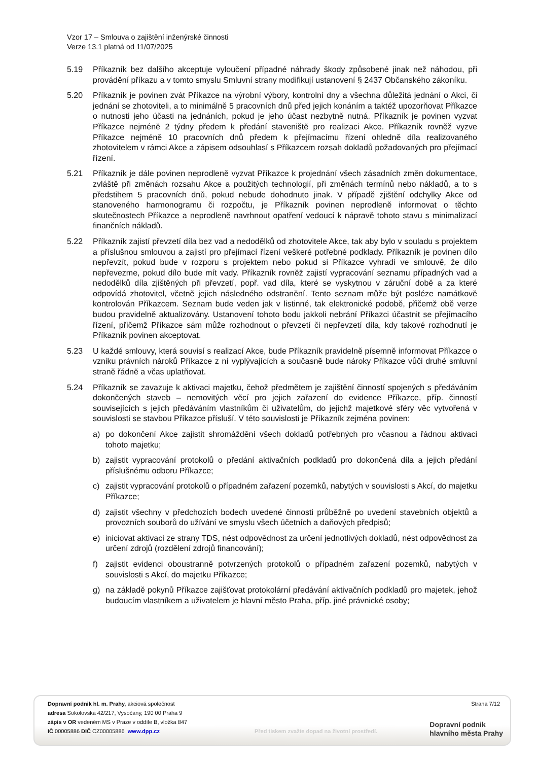Vzor 17 – Smlouva o zajištění inženýrské činnosti
Verze 13.1 platná od 11/07/2025
5.19 Příkazník bez dalšího akceptuje vyloučení případné náhrady škody způsobené jinak než náhodou, při provádění příkazu a v tomto smyslu Smluvní strany modifikují ustanovení § 2437 Občanského zákoníku.
5.20 Příkazník je povinen zvát Příkazce na výrobní výbory, kontrolní dny a všechna důležitá jednání o Akci, či jednání se zhotoviteli, a to minimálně 5 pracovních dnů před jejich konáním a taktéž upozorňovat Příkazce o nutnosti jeho účasti na jednáních, pokud je jeho účast nezbytně nutná. Příkazník je povinen vyzvat Příkazce nejméně 2 týdny předem k předání staveniště pro realizaci Akce. Příkazník rovněž vyzve Příkazce nejméně 10 pracovních dnů předem k přejímacímu řízení ohledně díla realizovaného zhotovitelem v rámci Akce a zápisem odsouhlasí s Příkazcem rozsah dokladů požadovaných pro přejímací řízení.
5.21 Příkazník je dále povinen neprodleně vyzvat Příkazce k projednání všech zásadních změn dokumentace, zvláště při změnách rozsahu Akce a použitých technologií, při změnách termínů nebo nákladů, a to s předstihem 5 pracovních dnů, pokud nebude dohodnuto jinak. V případě zjištění odchylky Akce od stanoveného harmonogramu či rozpočtu, je Příkazník povinen neprodleně informovat o těchto skutečnostech Příkazce a neprodleně navrhnout opatření vedoucí k nápravě tohoto stavu s minimalizací finančních nákladů.
5.22 Příkazník zajistí převzetí díla bez vad a nedodělků od zhotovitele Akce, tak aby bylo v souladu s projektem a příslušnou smlouvou a zajistí pro přejímací řízení veškeré potřebné podklady. Příkazník je povinen dílo nepřevzít, pokud bude v rozporu s projektem nebo pokud si Příkazce vyhradí ve smlouvě, že dílo nepřevezme, pokud dílo bude mít vady. Příkazník rovněž zajistí vypracování seznamu případných vad a nedodělků díla zjištěných při převzetí, popř. vad díla, které se vyskytnou v záruční době a za které odpovídá zhotovitel, včetně jejich následného odstranění. Tento seznam může být posléze namátkově kontrolován Příkazcem. Seznam bude veden jak v listinné, tak elektronické podobě, přičemž obě verze budou pravidelně aktualizovány. Ustanovení tohoto bodu jakkoli nebrání Příkazci účastnit se přejímacího řízení, přičemž Příkazce sám může rozhodnout o převzetí či nepřevzetí díla, kdy takové rozhodnutí je Příkazník povinen akceptovat.
5.23 U každé smlouvy, která souvisí s realizací Akce, bude Příkazník pravidelně písemně informovat Příkazce o vzniku právních nároků Příkazce z ní vyplývajících a současně bude nároky Příkazce vůči druhé smluvní straně řádně a včas uplatňovat.
5.24 Příkazník se zavazuje k aktivaci majetku, čehož předmětem je zajištění činností spojených s předáváním dokončených staveb – nemovitých věcí pro jejich zařazení do evidence Příkazce, příp. činností souvisejících s jejich předáváním vlastníkům či uživatelům, do jejichž majetkové sféry věc vytvořená v souvislosti se stavbou Příkazce přísluší. V této souvislosti je Příkazník zejména povinen:
a) po dokončení Akce zajistit shromáždění všech dokladů potřebných pro včasnou a řádnou aktivaci tohoto majetku;
b) zajistit vypracování protokolů o předání aktivačních podkladů pro dokončená díla a jejich předání příslušnému odboru Příkazce;
c) zajistit vypracování protokolů o případném zařazení pozemků, nabytých v souvislosti s Akcí, do majetku Příkazce;
d) zajistit všechny v předchozích bodech uvedené činnosti průběžně po uvedení stavebních objektů a provozních souborů do užívání ve smyslu všech účetních a daňových předpisů;
e) iniciovat aktivaci ze strany TDS, nést odpovědnost za určení jednotlivých dokladů, nést odpovědnost za určení zdrojů (rozdělení zdrojů financování);
f) zajistit evidenci oboustranně potvrzených protokolů o případném zařazení pozemků, nabytých v souvislosti s Akcí, do majetku Příkazce;
g) na základě pokynů Příkazce zajišťovat protokolární předávání aktivačních podkladů pro majetek, jehož budoucím vlastníkem a uživatelem je hlavní město Praha, příp. jiné právnické osoby;
Dopravní podnik hl. m. Prahy, akciová společnost
adresa Sokolovská 42/217, Vysočany, 190 00 Praha 9
zápis v OR vedeném MS v Praze v oddíle B, vložka 847
IČ 00005886 DIČ CZ00005886 www.dpp.cz
Strana 7/12
Před tiskem zvažte dopad na životní prostředí.
Dopravní podnik
hlavního města Prahy